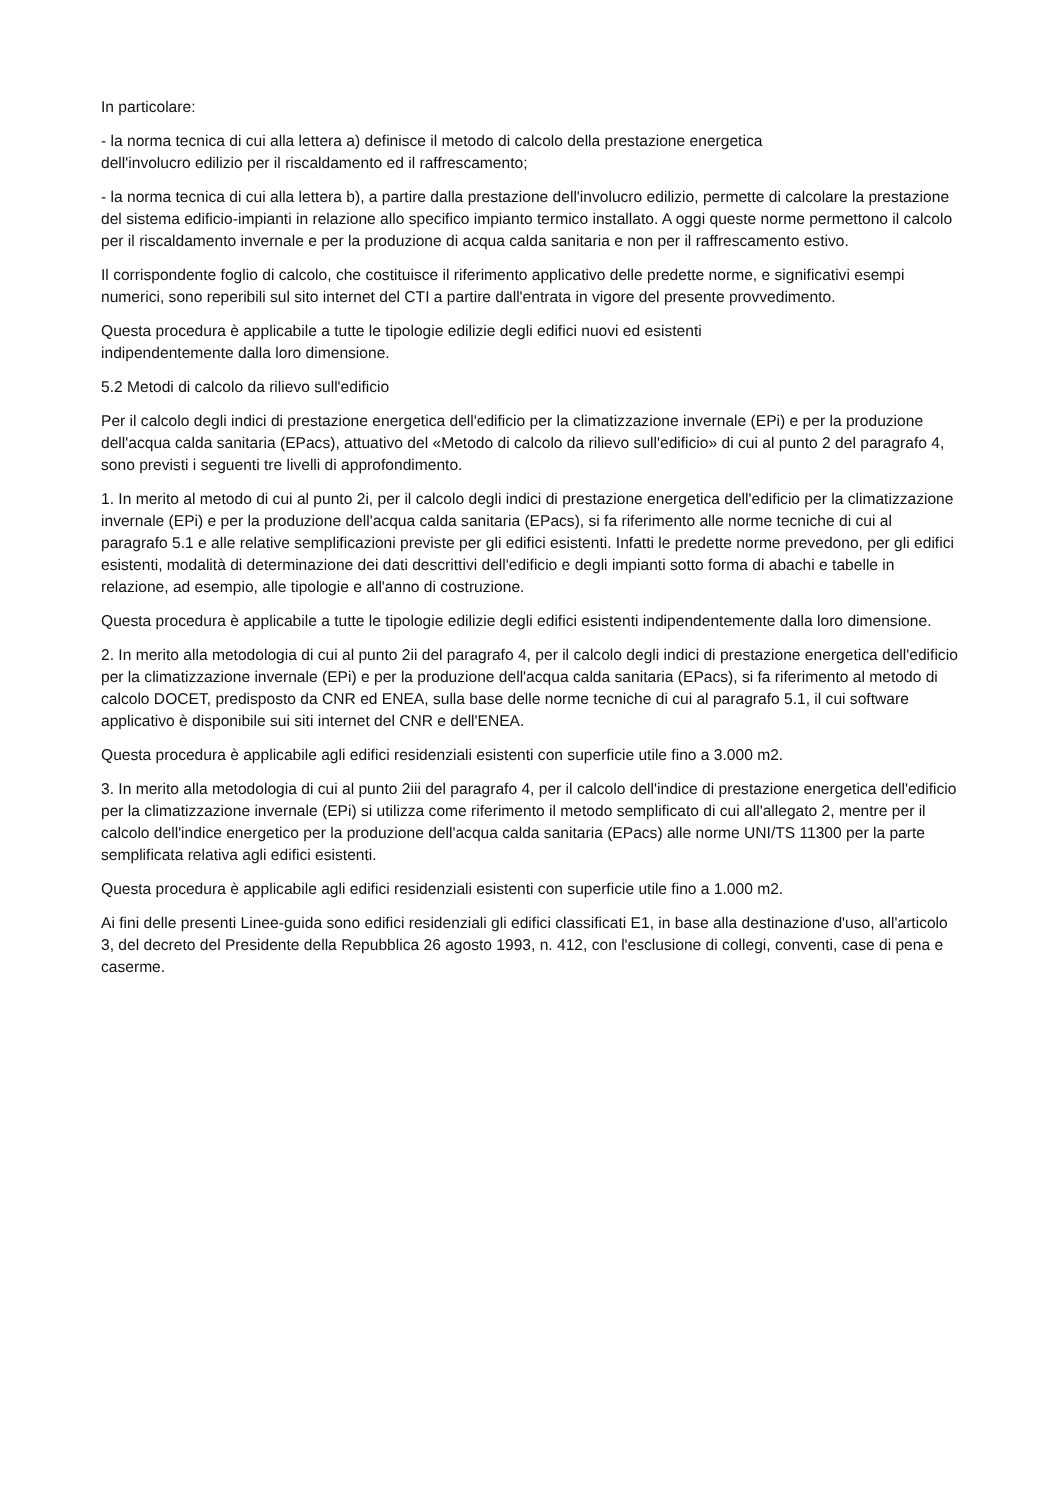In particolare:
- la norma tecnica di cui alla lettera a) definisce il metodo di calcolo della prestazione energetica
dell'involucro edilizio per il riscaldamento ed il raffrescamento;
- la norma tecnica di cui alla lettera b), a partire dalla prestazione dell'involucro edilizio, permette di calcolare la prestazione del sistema edificio-impianti in relazione allo specifico impianto termico installato. A oggi queste norme permettono il calcolo per il riscaldamento invernale e per la produzione di acqua calda sanitaria e non per il raffrescamento estivo.
Il corrispondente foglio di calcolo, che costituisce il riferimento applicativo delle predette norme, e significativi esempi numerici, sono reperibili sul sito internet del CTI a partire dall'entrata in vigore del presente provvedimento.
Questa procedura è applicabile a tutte le tipologie edilizie degli edifici nuovi ed esistenti
indipendentemente dalla loro dimensione.
5.2 Metodi di calcolo da rilievo sull'edificio
Per il calcolo degli indici di prestazione energetica dell'edificio per la climatizzazione invernale (EPi) e per la produzione dell'acqua calda sanitaria (EPacs), attuativo del «Metodo di calcolo da rilievo sull'edificio» di cui al punto 2 del paragrafo 4, sono previsti i seguenti tre livelli di approfondimento.
1. In merito al metodo di cui al punto 2i, per il calcolo degli indici di prestazione energetica dell'edificio per la climatizzazione invernale (EPi) e per la produzione dell'acqua calda sanitaria (EPacs), si fa riferimento alle norme tecniche di cui al paragrafo 5.1 e alle relative semplificazioni previste per gli edifici esistenti. Infatti le predette norme prevedono, per gli edifici esistenti, modalità di determinazione dei dati descrittivi dell'edificio e degli impianti sotto forma di abachi e tabelle in relazione, ad esempio, alle tipologie e all'anno di costruzione.
Questa procedura è applicabile a tutte le tipologie edilizie degli edifici esistenti indipendentemente dalla loro dimensione.
2. In merito alla metodologia di cui al punto 2ii del paragrafo 4, per il calcolo degli indici di prestazione energetica dell'edificio per la climatizzazione invernale (EPi) e per la produzione dell'acqua calda sanitaria (EPacs), si fa riferimento al metodo di calcolo DOCET, predisposto da CNR ed ENEA, sulla base delle norme tecniche di cui al paragrafo 5.1, il cui software applicativo è disponibile sui siti internet del CNR e dell'ENEA.
Questa procedura è applicabile agli edifici residenziali esistenti con superficie utile fino a 3.000 m2.
3. In merito alla metodologia di cui al punto 2iii del paragrafo 4, per il calcolo dell'indice di prestazione energetica dell'edificio per la climatizzazione invernale (EPi) si utilizza come riferimento il metodo semplificato di cui all'allegato 2, mentre per il calcolo dell'indice energetico per la produzione dell'acqua calda sanitaria (EPacs) alle norme UNI/TS 11300 per la parte semplificata relativa agli edifici esistenti.
Questa procedura è applicabile agli edifici residenziali esistenti con superficie utile fino a 1.000 m2.
Ai fini delle presenti Linee-guida sono edifici residenziali gli edifici classificati E1, in base alla destinazione d'uso, all'articolo 3, del decreto del Presidente della Repubblica 26 agosto 1993, n. 412, con l'esclusione di collegi, conventi, case di pena e caserme.